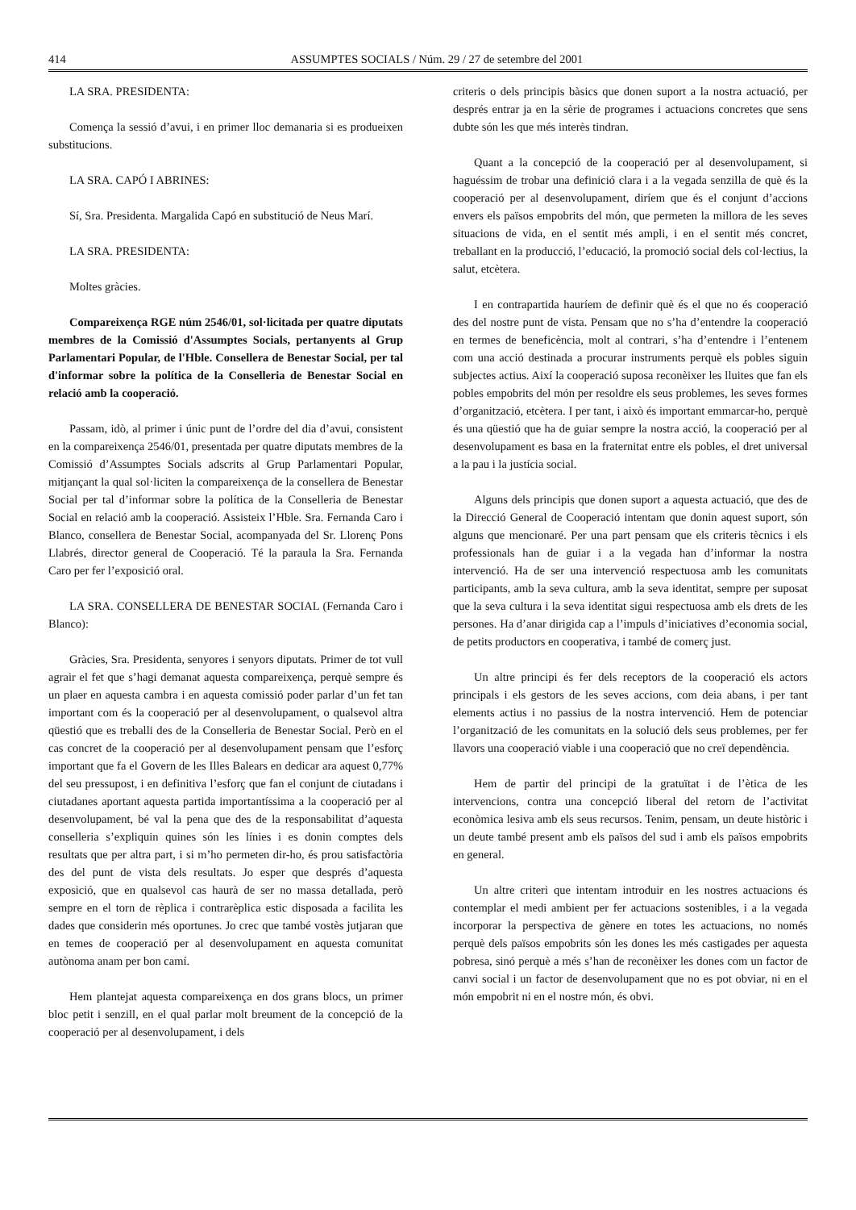414 ASSUMPTES SOCIALS / Núm. 29 / 27 de setembre del 2001
LA SRA. PRESIDENTA:
Comença la sessió d’avui, i en primer lloc demanaria si es produeixen substitucions.
LA SRA. CAPÓ I ABRINES:
Sí, Sra. Presidenta. Margalida Capó en substitució de Neus Marí.
LA SRA. PRESIDENTA:
Moltes gràcies.
Compareixença RGE núm 2546/01, sol·licitada per quatre diputats membres de la Comissió d'Assumptes Socials, pertanyents al Grup Parlamentari Popular, de l'Hble. Consellera de Benestar Social, per tal d'informar sobre la política de la Conselleria de Benestar Social en relació amb la cooperació.
Passam, idò, al primer i únic punt de l’ordre del dia d’avui, consistent en la compareixença 2546/01, presentada per quatre diputats membres de la Comissió d’Assumptes Socials adscrits al Grup Parlamentari Popular, mitjançant la qual sol·liciten la compareixença de la consellera de Benestar Social per tal d’informar sobre la política de la Conselleria de Benestar Social en relació amb la cooperació. Assisteix l’Hble. Sra. Fernanda Caro i Blanco, consellera de Benestar Social, acompanyada del Sr. Llorenç Pons Llabrés, director general de Cooperació. Té la paraula la Sra. Fernanda Caro per fer l’exposició oral.
LA SRA. CONSELLERA DE BENESTAR SOCIAL (Fernanda Caro i Blanco):
Gràcies, Sra. Presidenta, senyores i senyors diputats. Primer de tot vull agrair el fet que s’hagi demanat aquesta compareixença, perquè sempre és un plaer en aquesta cambra i en aquesta comissió poder parlar d’un fet tan important com és la cooperació per al desenvolupament, o qualsevol altra qüestió que es treballi des de la Conselleria de Benestar Social. Però en el cas concret de la cooperació per al desenvolupament pensam que l’esforç important que fa el Govern de les Illes Balears en dedicar ara aquest 0,77% del seu pressupost, i en definitiva l’esforç que fan el conjunt de ciutadans i ciutadanes aportant aquesta partida importantíssima a la cooperació per al desenvolupament, bé val la pena que des de la responsabilitat d’aquesta conselleria s’expliquin quines són les línies i es donin comptes dels resultats que per altra part, i si m’ho permeten dir-ho, és prou satisfactòria des del punt de vista dels resultats. Jo esper que després d’aquesta exposició, que en qualsevol cas haurà de ser no massa detallada, però sempre en el torn de rèplica i contrarèplica estic disposada a facilita les dades que considerin més oportunes. Jo crec que també vostès jutjaran que en temes de cooperació per al desenvolupament en aquesta comunitat autònoma anam per bon camí.
Hem plantejat aquesta compareixença en dos grans blocs, un primer bloc petit i senzill, en el qual parlar molt breument de la concepció de la cooperació per al desenvolupament, i dels
criteris o dels principis bàsics que donen suport a la nostra actuació, per després entrar ja en la sèrie de programes i actuacions concretes que sens dubte són les que més interès tindran.
Quant a la concepció de la cooperació per al desenvolupament, si haguéssim de trobar una definició clara i a la vegada senzilla de què és la cooperació per al desenvolupament, diríem que és el conjunt d’accions envers els països empobrits del món, que permeten la millora de les seves situacions de vida, en el sentit més ampli, i en el sentit més concret, treballant en la producció, l’educació, la promoció social dels col·lectius, la salut, etcètera.
I en contrapartida hauríem de definir què és el que no és cooperació des del nostre punt de vista. Pensam que no s’ha d’entendre la cooperació en termes de beneficència, molt al contrari, s’ha d’entendre i l’entenem com una acció destinada a procurar instruments perquè els pobles siguin subjectes actius. Així la cooperació suposa reconèixer les lluites que fan els pobles empobrits del món per resoldre els seus problemes, les seves formes d’organització, etcètera. I per tant, i això és important emmarcar-ho, perquè és una qüestió que ha de guiar sempre la nostra acció, la cooperació per al desenvolupament es basa en la fraternitat entre els pobles, el dret universal a la pau i la justícia social.
Alguns dels principis que donen suport a aquesta actuació, que des de la Direcció General de Cooperació intentam que donin aquest suport, són alguns que mencionaré. Per una part pensam que els criteris tècnics i els professionals han de guiar i a la vegada han d’informar la nostra intervenció. Ha de ser una intervenció respectuosa amb les comunitats participants, amb la seva cultura, amb la seva identitat, sempre per suposat que la seva cultura i la seva identitat sigui respectuosa amb els drets de les persones. Ha d’anar dirigida cap a l’impuls d’iniciatives d’economia social, de petits productors en cooperativa, i també de comerç just.
Un altre principi és fer dels receptors de la cooperació els actors principals i els gestors de les seves accions, com deia abans, i per tant elements actius i no passius de la nostra intervenció. Hem de potenciar l’organització de les comunitats en la solució dels seus problemes, per fer llavors una cooperació viable i una cooperació que no creï dependència.
Hem de partir del principi de la gratuïtat i de l’ètica de les intervencions, contra una concepció liberal del retorn de l’activitat econòmica lesiva amb els seus recursos. Tenim, pensam, un deute històric i un deute també present amb els països del sud i amb els països empobrits en general.
Un altre criteri que intentam introduir en les nostres actuacions és contemplar el medi ambient per fer actuacions sostenibles, i a la vegada incorporar la perspectiva de gènere en totes les actuacions, no només perquè dels països empobrits són les dones les més castigades per aquesta pobresa, sinó perquè a més s’han de reconèixer les dones com un factor de canvi social i un factor de desenvolupament que no es pot obviar, ni en el món empobrit ni en el nostre món, és obvi.